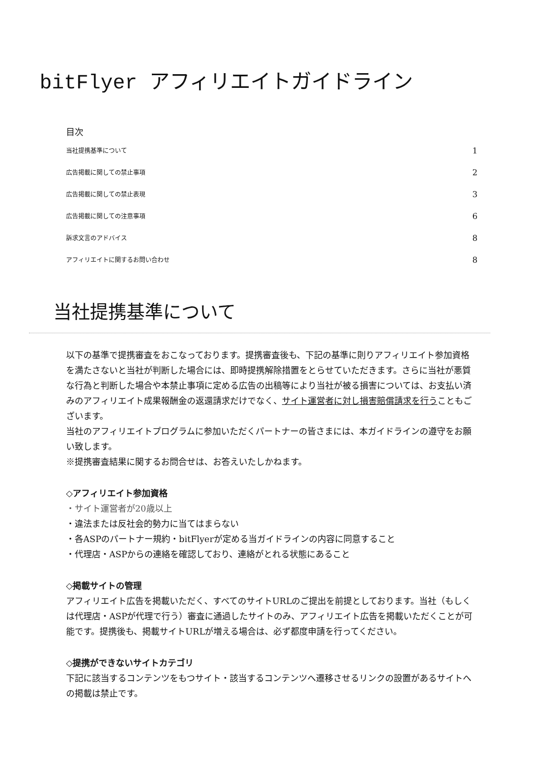bitFlyer アフィリエイトガイドライン
目次
当社提携基準について 1
広告掲載に関しての禁止事項 2
広告掲載に関しての禁止表現 3
広告掲載に関しての注意事項 6
訴求文言のアドバイス 8
アフィリエイトに関するお問い合わせ 8
当社提携基準について
以下の基準で提携審査をおこなっております。提携審査後も、下記の基準に則りアフィリエイト参加資格を満たさないと当社が判断した場合には、即時提携解除措置をとらせていただきます。さらに当社が悪質な行為と判断した場合や本禁止事項に定める広告の出稿等により当社が被る損害については、お支払い済みのアフィリエイト成果報酬金の返還請求だけでなく、サイト運営者に対し損害賠償請求を行うこともございます。
当社のアフィリエイトプログラムに参加いただくパートナーの皆さまには、本ガイドラインの遵守をお願い致します。
※提携審査結果に関するお問合せは、お答えいたしかねます。
◇アフィリエイト参加資格
・サイト運営者が20歳以上
・違法または反社会的勢力に当てはまらない
・各ASPのパートナー規約・bitFlyerが定める当ガイドラインの内容に同意すること
・代理店・ASPからの連絡を確認しており、連絡がとれる状態にあること
◇掲載サイトの管理
アフィリエイト広告を掲載いただく、すべてのサイトURLのご提出を前提としております。当社（もしくは代理店・ASPが代理で行う）審査に通過したサイトのみ、アフィリエイト広告を掲載いただくことが可能です。提携後も、掲載サイトURLが増える場合は、必ず都度申請を行ってください。
◇提携ができないサイトカテゴリ
下記に該当するコンテンツをもつサイト・該当するコンテンツへ遷移させるリンクの設置があるサイトへの掲載は禁止です。